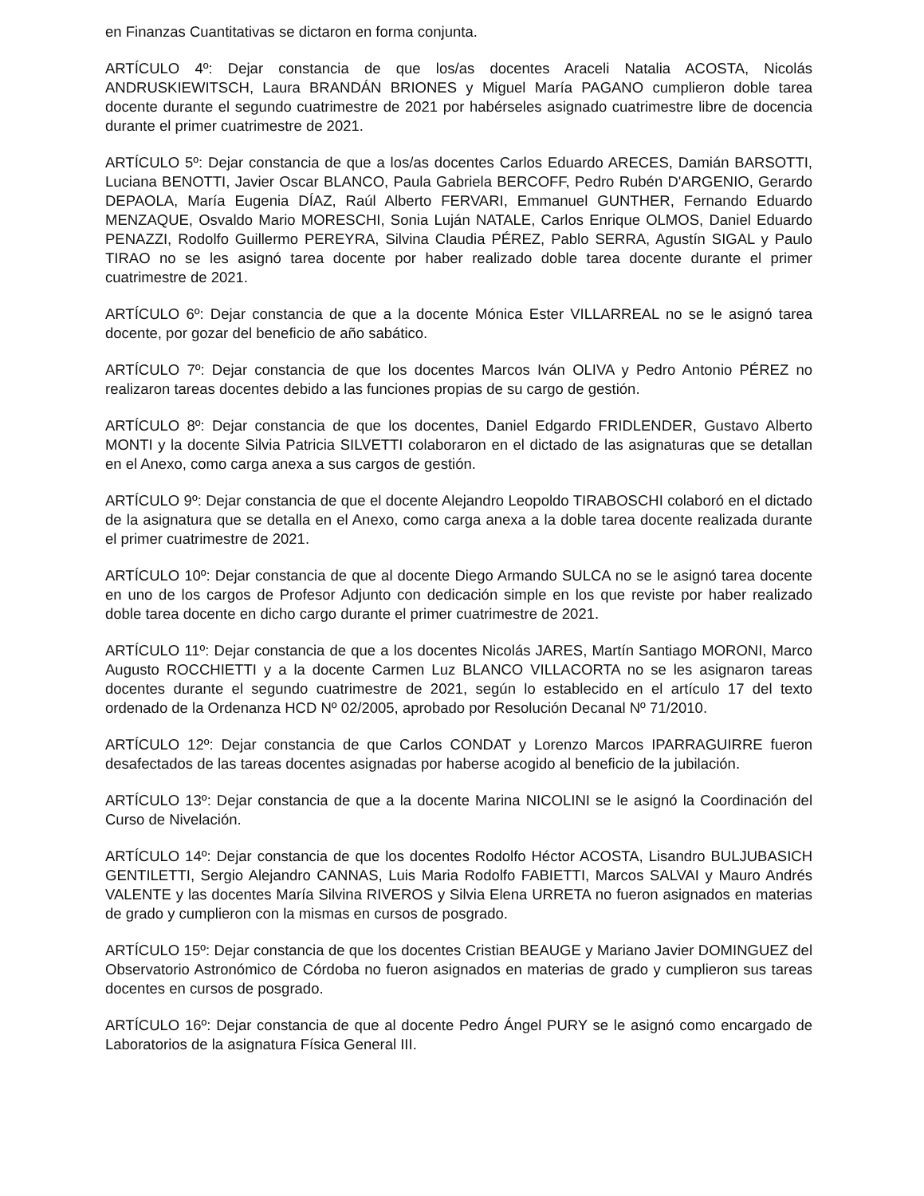en Finanzas Cuantitativas se dictaron en forma conjunta.
ARTÍCULO 4º: Dejar constancia de que los/as docentes Araceli Natalia ACOSTA, Nicolás ANDRUSKIEWITSCH, Laura BRANDÁN BRIONES y Miguel María PAGANO cumplieron doble tarea docente durante el segundo cuatrimestre de 2021 por habérseles asignado cuatrimestre libre de docencia durante el primer cuatrimestre de 2021.
ARTÍCULO 5º: Dejar constancia de que a los/as docentes Carlos Eduardo ARECES, Damián BARSOTTI, Luciana BENOTTI, Javier Oscar BLANCO, Paula Gabriela BERCOFF, Pedro Rubén D'ARGENIO, Gerardo DEPAOLA, María Eugenia DÍAZ, Raúl Alberto FERVARI, Emmanuel GUNTHER, Fernando Eduardo MENZAQUE, Osvaldo Mario MORESCHI, Sonia Luján NATALE, Carlos Enrique OLMOS, Daniel Eduardo PENAZZI, Rodolfo Guillermo PEREYRA, Silvina Claudia PÉREZ, Pablo SERRA, Agustín SIGAL y Paulo TIRAO no se les asignó tarea docente por haber realizado doble tarea docente durante el primer cuatrimestre de 2021.
ARTÍCULO 6º: Dejar constancia de que a la docente Mónica Ester VILLARREAL no se le asignó tarea docente, por gozar del beneficio de año sabático.
ARTÍCULO 7º: Dejar constancia de que los docentes Marcos Iván OLIVA y Pedro Antonio PÉREZ no realizaron tareas docentes debido a las funciones propias de su cargo de gestión.
ARTÍCULO 8º: Dejar constancia de que los docentes, Daniel Edgardo FRIDLENDER, Gustavo Alberto MONTI y la docente Silvia Patricia SILVETTI colaboraron en el dictado de las asignaturas que se detallan en el Anexo, como carga anexa a sus cargos de gestión.
ARTÍCULO 9º: Dejar constancia de que el docente Alejandro Leopoldo TIRABOSCHI colaboró en el dictado de la asignatura que se detalla en el Anexo, como carga anexa a la doble tarea docente realizada durante el primer cuatrimestre de 2021.
ARTÍCULO 10º: Dejar constancia de que al docente Diego Armando SULCA no se le asignó tarea docente en uno de los cargos de Profesor Adjunto con dedicación simple en los que reviste por haber realizado doble tarea docente en dicho cargo durante el primer cuatrimestre de 2021.
ARTÍCULO 11º: Dejar constancia de que a los docentes Nicolás JARES, Martín Santiago MORONI, Marco Augusto ROCCHIETTI y a la docente Carmen Luz BLANCO VILLACORTA no se les asignaron tareas docentes durante el segundo cuatrimestre de 2021, según lo establecido en el artículo 17 del texto ordenado de la Ordenanza HCD Nº 02/2005, aprobado por Resolución Decanal Nº 71/2010.
ARTÍCULO 12º: Dejar constancia de que Carlos CONDAT y Lorenzo Marcos IPARRAGUIRRE fueron desafectados de las tareas docentes asignadas por haberse acogido al beneficio de la jubilación.
ARTÍCULO 13º: Dejar constancia de que a la docente Marina NICOLINI se le asignó la Coordinación del Curso de Nivelación.
ARTÍCULO 14º: Dejar constancia de que los docentes Rodolfo Héctor ACOSTA, Lisandro BULJUBASICH GENTILETTI, Sergio Alejandro CANNAS, Luis Maria Rodolfo FABIETTI, Marcos SALVAI y Mauro Andrés VALENTE y las docentes María Silvina RIVEROS y Silvia Elena URRETA no fueron asignados en materias de grado y cumplieron con la mismas en cursos de posgrado.
ARTÍCULO 15º: Dejar constancia de que los docentes Cristian BEAUGE y Mariano Javier DOMINGUEZ del Observatorio Astronómico de Córdoba no fueron asignados en materias de grado y cumplieron sus tareas docentes en cursos de posgrado.
ARTÍCULO 16º: Dejar constancia de que al docente Pedro Ángel PURY se le asignó como encargado de Laboratorios de la asignatura Física General III.